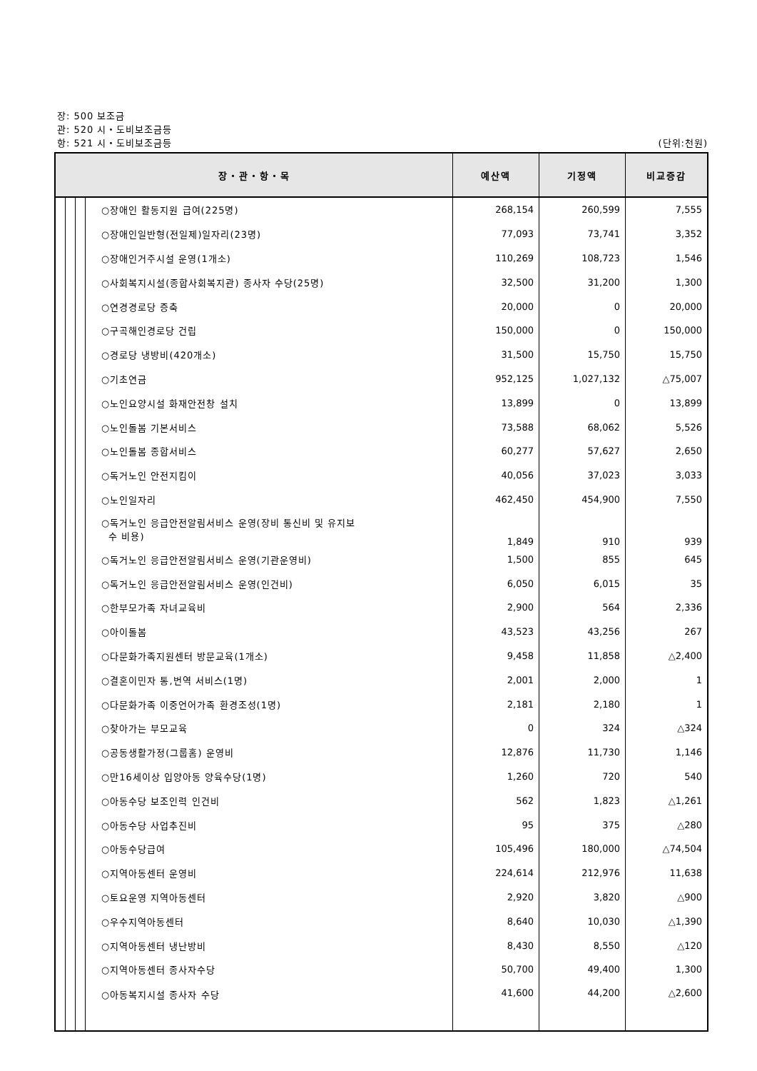장: 500 보조금
관: 520 시・도비보조금등
항: 521 시・도비보조금등 (단위:천원)
| 장・관・항・목 | | | | 예산액 | 기정액 | 비교증감 |
| --- | --- | --- | --- | --- | --- | --- |
| | | | ○장애인 활동지원 급여(225명) | 268,154 | 260,599 | 7,555 |
| | | | ○장애인일반형(전일제)일자리(23명) | 77,093 | 73,741 | 3,352 |
| | | | ○장애인거주시설 운영(1개소) | 110,269 | 108,723 | 1,546 |
| | | | ○사회복지시설(종합사회복지관) 종사자 수당(25명) | 32,500 | 31,200 | 1,300 |
| | | | ○연경경로당 증축 | 20,000 | 0 | 20,000 |
| | | | ○구곡해인경로당 건립 | 150,000 | 0 | 150,000 |
| | | | ○경로당 냉방비(420개소) | 31,500 | 15,750 | 15,750 |
| | | | ○기초연금 | 952,125 | 1,027,132 | △75,007 |
| | | | ○노인요양시설 화재안전창 설치 | 13,899 | 0 | 13,899 |
| | | | ○노인돌봄 기본서비스 | 73,588 | 68,062 | 5,526 |
| | | | ○노인돌봄 종합서비스 | 60,277 | 57,627 | 2,650 |
| | | | ○독거노인 안전지킴이 | 40,056 | 37,023 | 3,033 |
| | | | ○노인일자리 | 462,450 | 454,900 | 7,550 |
| | | | ○독거노인 응급안전알림서비스 운영(장비 통신비 및 유지보 수 비용) | 1,849 | 910 | 939 |
| | | | ○독거노인 응급안전알림서비스 운영(기관운영비) | 1,500 | 855 | 645 |
| | | | ○독거노인 응급안전알림서비스 운영(인건비) | 6,050 | 6,015 | 35 |
| | | | ○한부모가족 자녀교육비 | 2,900 | 564 | 2,336 |
| | | | ○아이돌봄 | 43,523 | 43,256 | 267 |
| | | | ○다문화가족지원센터 방문교육(1개소) | 9,458 | 11,858 | △2,400 |
| | | | ○결혼이민자 통,번역 서비스(1명) | 2,001 | 2,000 | 1 |
| | | | ○다문화가족 이중언어가족 환경조성(1명) | 2,181 | 2,180 | 1 |
| | | | ○찾아가는 부모교육 | 0 | 324 | △324 |
| | | | ○공동생활가정(그룹홈) 운영비 | 12,876 | 11,730 | 1,146 |
| | | | ○만16세이상 입양아동 양육수당(1명) | 1,260 | 720 | 540 |
| | | | ○아동수당 보조인력 인건비 | 562 | 1,823 | △1,261 |
| | | | ○아동수당 사업추진비 | 95 | 375 | △280 |
| | | | ○아동수당급여 | 105,496 | 180,000 | △74,504 |
| | | | ○지역아동센터 운영비 | 224,614 | 212,976 | 11,638 |
| | | | ○토요운영 지역아동센터 | 2,920 | 3,820 | △900 |
| | | | ○우수지역아동센터 | 8,640 | 10,030 | △1,390 |
| | | | ○지역아동센터 냉난방비 | 8,430 | 8,550 | △120 |
| | | | ○지역아동센터 종사자수당 | 50,700 | 49,400 | 1,300 |
| | | | ○아동복지시설 종사자 수당 | 41,600 | 44,200 | △2,600 |